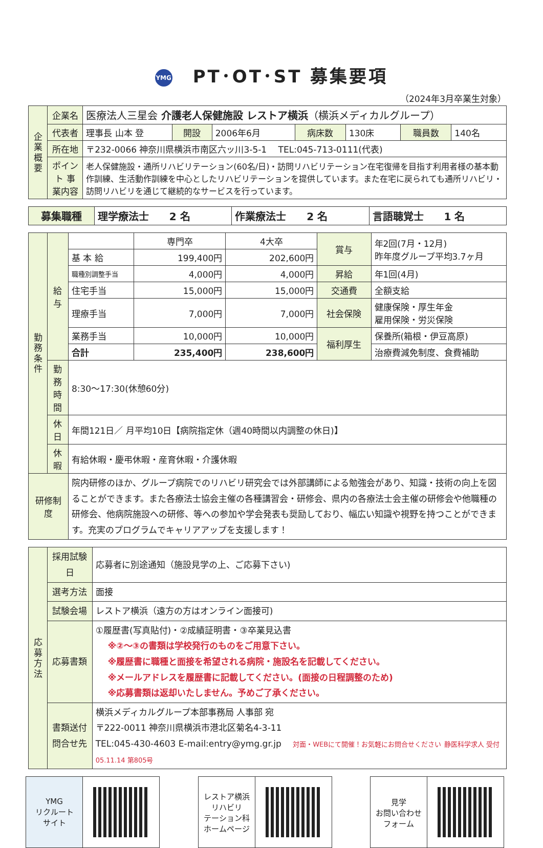YMG PT･OT･ST 募集要項
（2024年3月卒業生対象）
| 企業概要 | 企業名 | 医療法人三星会 介護老人保健施設 レストア横浜 （横浜メディカルグループ） | | | | | | |
| | 代表者 | 理事長 山本 登 | 開設 | 2006年6月 | 病床数 | 130床 | 職員数 | 140名 |
| | 所在地 | 〒232-0066 神奈川県横浜市南区六ッ川3-5-1 TEL:045-713-0111(代表) | | | | | | |
| | ポイント 事業内容 | 老人保健施設・通所リハビリテーション(60名/日)・訪問リハビリテーション在宅復帰を目指す利用者様の基本動作訓練、生活動作訓練を中心としたリハビリテーションを提供しています。また在宅に戻られても通所リハビリ・訪問リハビリを通じて継続的なサービスを行っています。 | | | | | | |
| 募集職種 | 理学療法士 2 名 | 作業療法士 2 名 | 言語聴覚士 1 名 |
| 勤務条件 | 給与 | | 専門卒 | 4大卒 | 賞与 | 年2回(7月・12月) 昨年度グループ平均3.7ヶ月 |
| | | 基 本 給 | 199,400円 | 202,600円 | | |
| | | 職種別調整手当 | 4,000円 | 4,000円 | 昇給 | 年1回(4月) |
| | | 住宅手当 | 15,000円 | 15,000円 | 交通費 | 全額支給 |
| | | 理療手当 | 7,000円 | 7,000円 | 社会保険 | 健康保険・厚生年金 雇用保険・労災保険 |
| | | 業務手当 | 10,000円 | 10,000円 | 福利厚生 | 保養所(箱根・伊豆高原) |
| | | 合計 | 235,400円 | 238,600円 | | 治療費減免制度、食費補助 |
| | 勤務時間 | 8:30～17:30(休憩60分) | | | | |
| | 休日 | 年間121日／ 月平均10日【病院指定休（週40時間以内調整の休日)】 | | | | |
| | 休暇 | 有給休暇・慶弔休暇・産育休暇・介護休暇 | | | | |
| 研修制度 | | 院内研修のほか、グループ病院でのリハビリ研究会では外部講師による勉強会があり、知識・技術の向上を図ることができます。また各療法士協会主催の各種講習会・研修会、県内の各療法士会主催の研修会や他職種の研修会、他病院施設への研修、等への参加や学会発表も奨励しており、幅広い知識や視野を持つことができます。充実のプログラムでキャリアアップを支援します！ | | | | |
| 応募方法 | 採用試験日 | 応募者に別途通知（施設見学の上、ご応募下さい) |
| | 選考方法 | 面接 |
| | 試験会場 | レストア横浜（遠方の方はオンライン面接可) |
| | 応募書類 | ①履歴書(写真貼付)・②成績証明書・③卒業見込書 ※②～③の書類は学校発行のものをご用意下さい。 ※履歴書に職種と面接を希望される病院・施設名を記載してください。 ※メールアドレスを履歴書に記載してください。(面接の日程調整のため) ※応募書類は返却いたしません。予めご了承ください。 |
| | 書類送付 問合せ先 | 横浜メディカルグループ本部事務局 人事部 宛 〒222-0011 神奈川県横浜市港北区菊名4-3-11 TEL:045-430-4603 E-mail:entry@ymg.gr.jp 対面・WEBにて開催！お気軽にお問合せください 静医科学求人 受付 05.11.14 第805号 |
YMG
リクルート
サイト
レストア横浜
リハビリ
テーション科
ホームページ
見学
お問い合わせ
フォーム